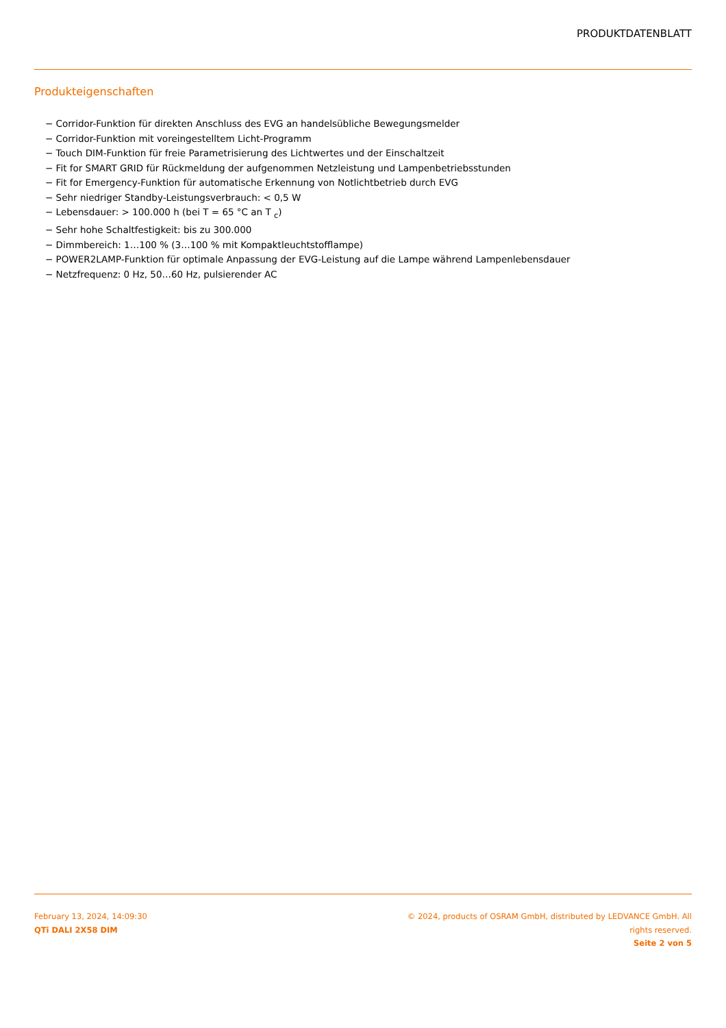PRODUKTDATENBLATT
Produkteigenschaften
− Corridor-Funktion für direkten Anschluss des EVG an handelsübliche Bewegungsmelder
− Corridor-Funktion mit voreingestelltem Licht-Programm
− Touch DIM-Funktion für freie Parametrisierung des Lichtwertes und der Einschaltzeit
− Fit for SMART GRID für Rückmeldung der aufgenommen Netzleistung und Lampenbetriebsstunden
− Fit for Emergency-Funktion für automatische Erkennung von Notlichtbetrieb durch EVG
− Sehr niedriger Standby-Leistungsverbrauch: < 0,5 W
− Lebensdauer: > 100.000 h (bei T = 65 °C an T <sub>c</sub>)
− Sehr hohe Schaltfestigkeit: bis zu 300.000
− Dimmbereich: 1…100 % (3…100 % mit Kompaktleuchtstofflampe)
− POWER2LAMP-Funktion für optimale Anpassung der EVG-Leistung auf die Lampe während Lampenlebensdauer
− Netzfrequenz: 0 Hz, 50…60 Hz, pulsierender AC
February 13, 2024, 14:09:30
QTi DALI 2X58 DIM
© 2024, products of OSRAM GmbH, distributed by LEDVANCE GmbH. All rights reserved.
Seite 2 von 5